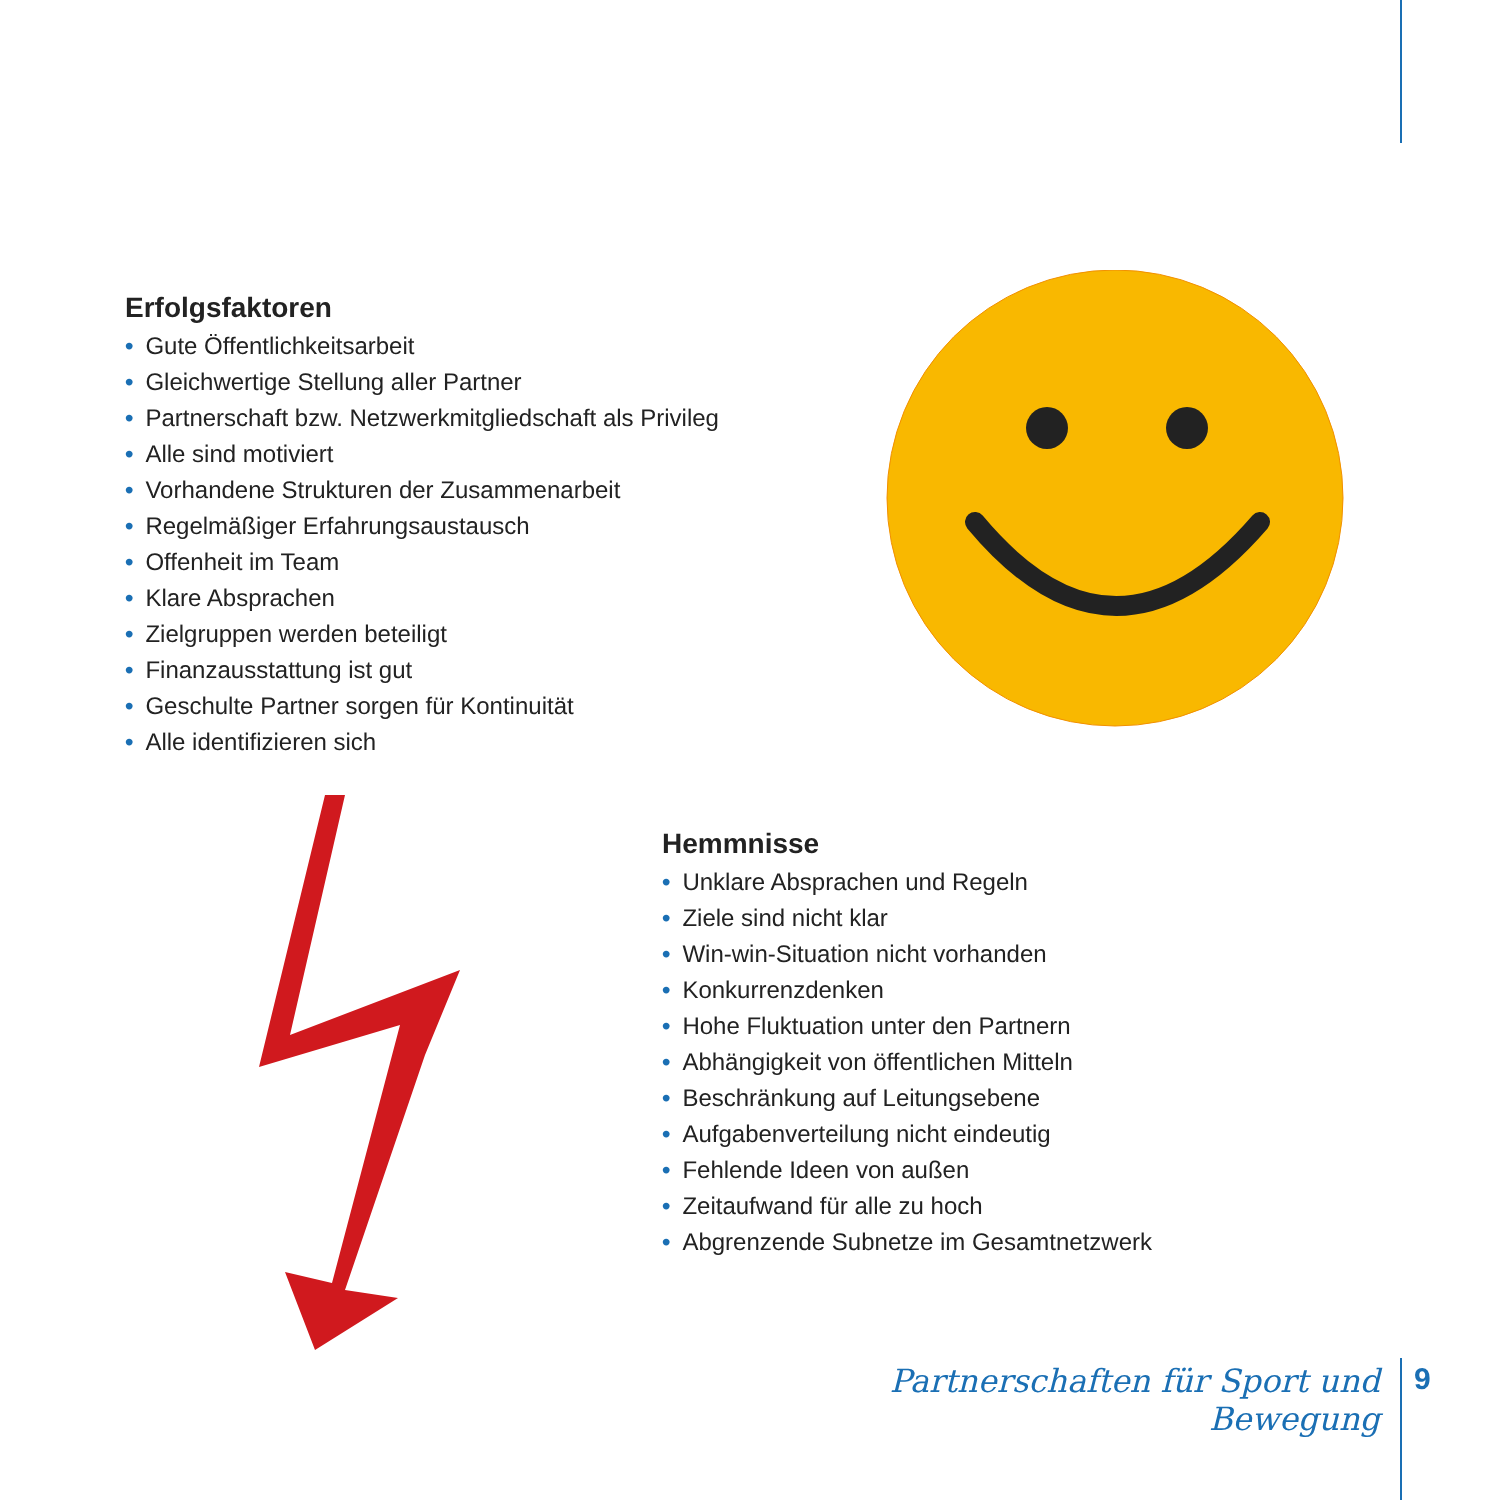Erfolgsfaktoren
• Gute Öffentlichkeitsarbeit
• Gleichwertige Stellung aller Partner
• Partnerschaft bzw. Netzwerkmitgliedschaft als Privileg
• Alle sind motiviert
• Vorhandene Strukturen der Zusammenarbeit
• Regelmäßiger Erfahrungsaustausch
• Offenheit im Team
• Klare Absprachen
• Zielgruppen werden beteiligt
• Finanzausstattung ist gut
• Geschulte Partner sorgen für Kontinuität
• Alle identifizieren sich
Hemmnisse
• Unklare Absprachen und Regeln
• Ziele sind nicht klar
• Win-win-Situation nicht vorhanden
• Konkurrenzdenken
• Hohe Fluktuation unter den Partnern
• Abhängigkeit von öffentlichen Mitteln
• Beschränkung auf Leitungsebene
• Aufgabenverteilung nicht eindeutig
• Fehlende Ideen von außen
• Zeitaufwand für alle zu hoch
• Abgrenzende Subnetze im Gesamtnetzwerk
Partnerschaften für Sport und Bewegung
9